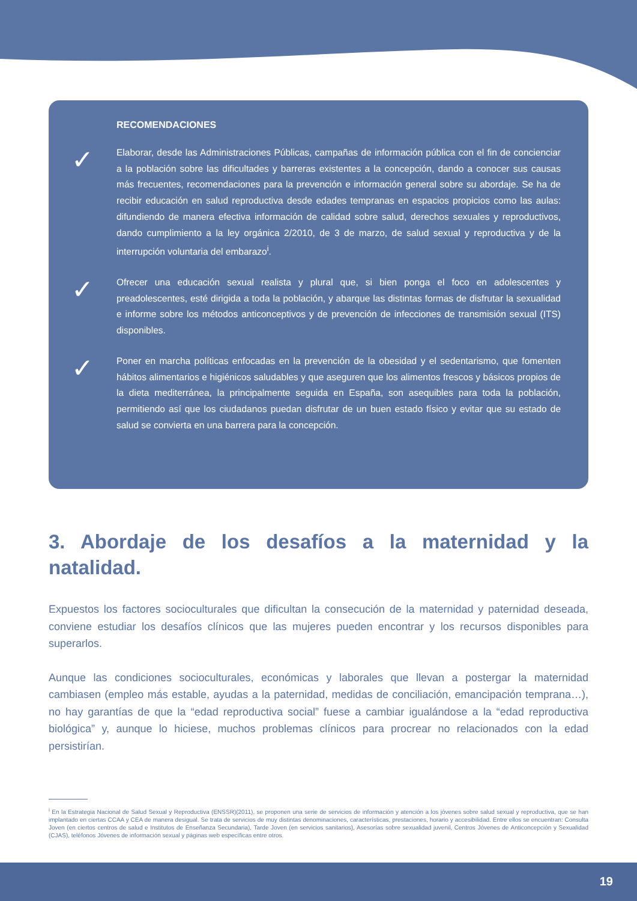RECOMENDACIONES
✓
Elaborar, desde las Administraciones Públicas, campañas de información pública con el fin de concienciar a la población sobre las dificultades y barreras existentes a la concepción, dando a conocer sus causas más frecuentes, recomendaciones para la prevención e información general sobre su abordaje. Se ha de recibir educación en salud reproductiva desde edades tempranas en espacios propicios como las aulas: difundiendo de manera efectiva información de calidad sobre salud, derechos sexuales y reproductivos, dando cumplimiento a la ley orgánica 2/2010, de 3 de marzo, de salud sexual y reproductiva y de la interrupción voluntaria del embarazo<sup>i</sup>.
✓
Ofrecer una educación sexual realista y plural que, si bien ponga el foco en adolescentes y preadolescentes, esté dirigida a toda la población, y abarque las distintas formas de disfrutar la sexualidad e informe sobre los métodos anticonceptivos y de prevención de infecciones de transmisión sexual (ITS) disponibles.
✓
Poner en marcha políticas enfocadas en la prevención de la obesidad y el sedentarismo, que fomenten hábitos alimentarios e higiénicos saludables y que aseguren que los alimentos frescos y básicos propios de la dieta mediterránea, la principalmente seguida en España, son asequibles para toda la población, permitiendo así que los ciudadanos puedan disfrutar de un buen estado físico y evitar que su estado de salud se convierta en una barrera para la concepción.
3. Abordaje de los desafíos a la maternidad y la natalidad.
Expuestos los factores socioculturales que dificultan la consecución de la maternidad y paternidad deseada, conviene estudiar los desafíos clínicos que las mujeres pueden encontrar y los recursos disponibles para superarlos.
Aunque las condiciones socioculturales, económicas y laborales que llevan a postergar la maternidad cambiasen (empleo más estable, ayudas a la paternidad, medidas de conciliación, emancipación temprana…), no hay garantías de que la “edad reproductiva social” fuese a cambiar igualándose a la “edad reproductiva biológica” y, aunque lo hiciese, muchos problemas clínicos para procrear no relacionados con la edad persistirían.
<sup>i</sup> En la Estrategia Nacional de Salud Sexual y Reproductiva (ENSSR)(2011), se proponen una serie de servicios de información y atención a los jóvenes sobre salud sexual y reproductiva, que se han implantado en ciertas CCAA y CEA de manera desigual. Se trata de servicios de muy distintas denominaciones, características, prestaciones, horario y accesibilidad. Entre ellos se encuentran: Consulta Joven (en ciertos centros de salud e Institutos de Enseñanza Secundaria), Tarde Joven (en servicios sanitarios), Asesorías sobre sexualidad juvenil, Centros Jóvenes de Anticoncepción y Sexualidad (CJAS), teléfonos Jóvenes de información sexual y páginas web específicas entre otros.
19